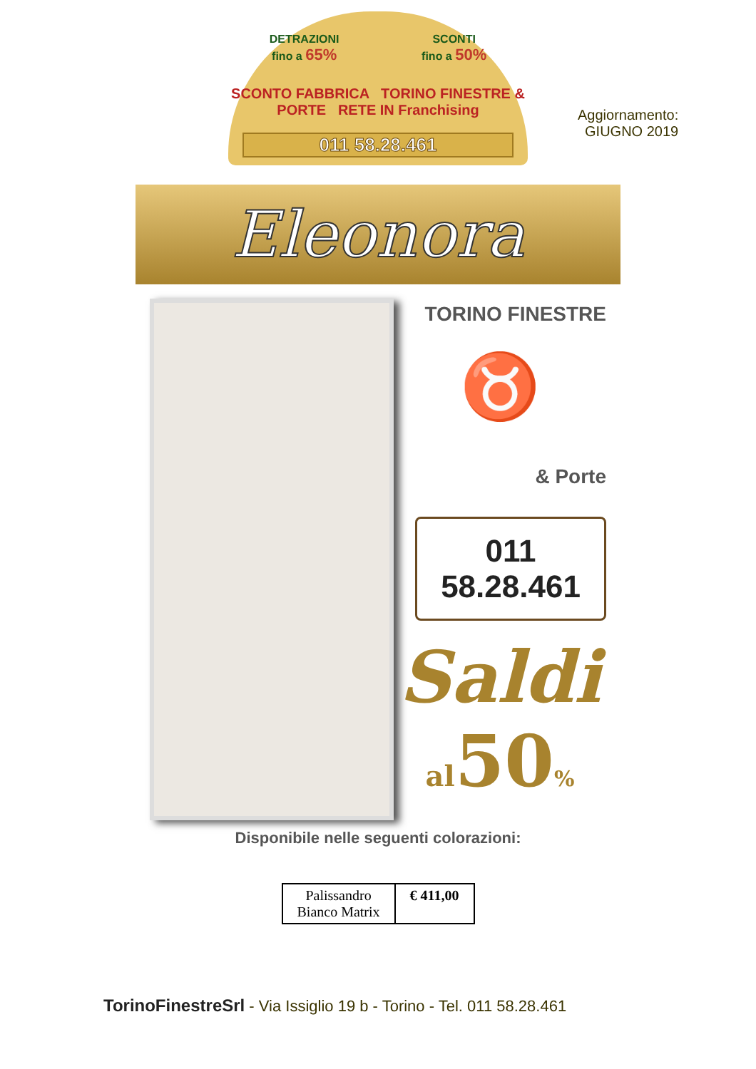DETRAZIONI
fino a 65% SCONTI
fino a 50%
SCONTO FABBRICA TORINO FINESTRE & PORTE RETE IN Franchising
011 58.28.461
Aggiornamento:
GIUGNO 2019
Eleonora
TORINO FINESTRE
♉
& Porte
011 58.28.461
Saldi
al50%
Disponibile nelle seguenti colorazioni:
| Palissandro Bianco Matrix | € 411,00 |
TorinoFinestreSrl - Via Issiglio 19 b - Torino - Tel. 011 58.28.461